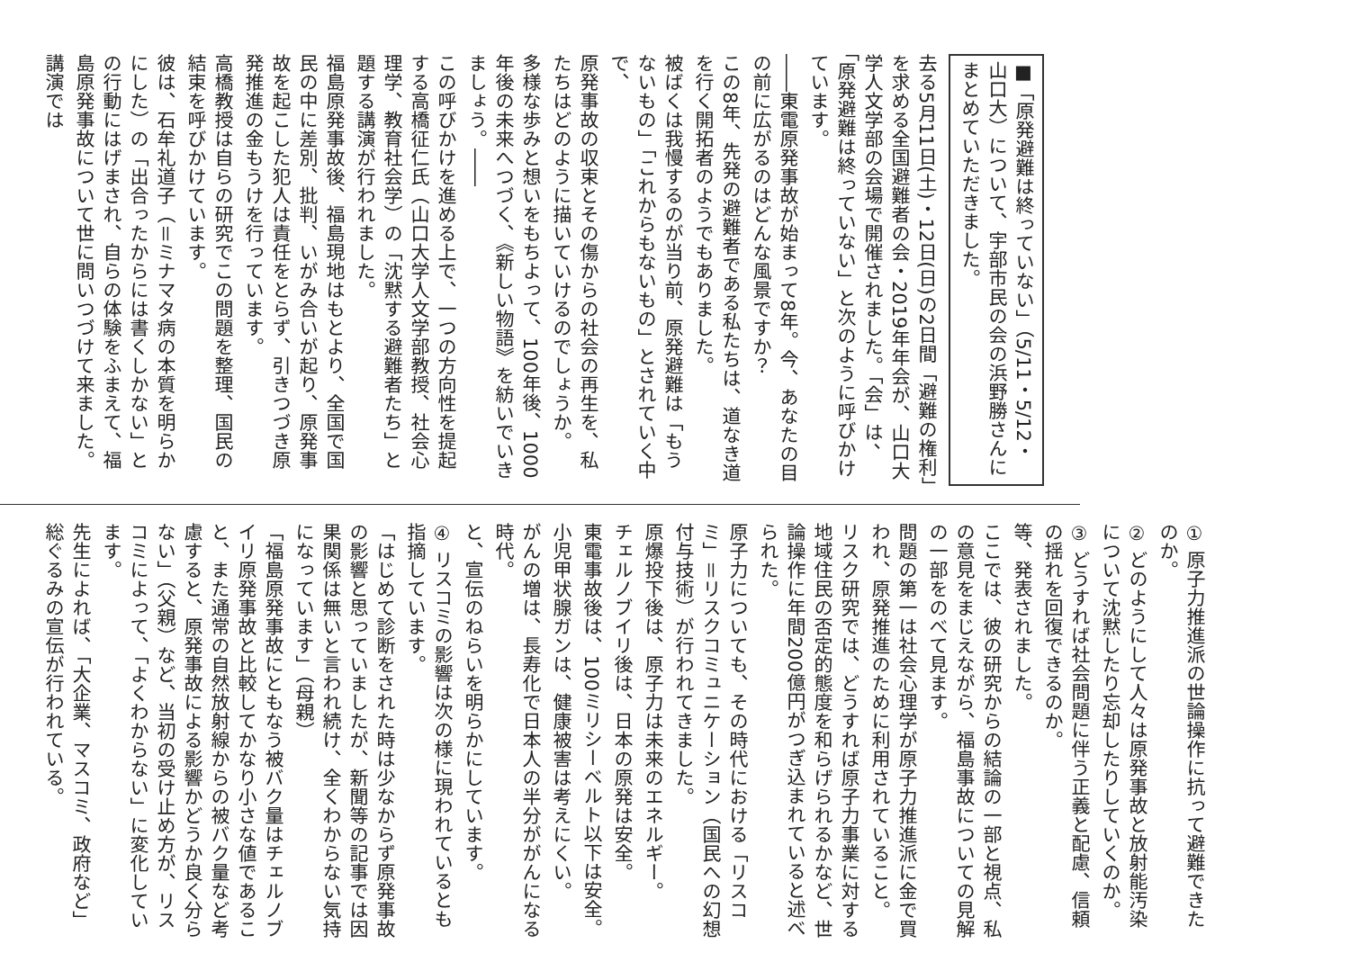■「原発避難は終っていない」（5/11・5/12・山口大）について、宇部市民の会の浜野勝さんにまとめていただきました。
去る5月11日(土)・12日(日)の2日間「避難の権利」を求める全国避難者の会・2019年年会が、山口大学人文学部の会場で開催されました。「会」は、「原発避難は終っていない」と次のように呼びかけています。
――東電原発事故が始まって8年。今、あなたの目の前に広がるのはどんな風景ですか？
この8年、先発の避難者である私たちは、道なき道を行く開拓者のようでもありました。
被ばくは我慢するのが当り前、原発避難は「もうないもの」「これからもないもの」とされていく中で、
原発事故の収束とその傷からの社会の再生を、私たちはどのように描いていけるのでしょうか。
多様な歩みと想いをもちよって、100年後、1000年後の未来へつづく、《新しい物語》を紡いでいきましょう。――
この呼びかけを進める上で、一つの方向性を提起する高橋征仁氏（山口大学人文学部教授、社会心理学、教育社会学）の「沈黙する避難者たち」と題する講演が行われました。
福島原発事故後、福島現地はもとより、全国で国民の中に差別、批判、いがみ合いが起り、原発事故を起こした犯人は責任をとらず、引きつづき原発推進の金もうけを行っています。
高橋教授は自らの研究でこの問題を整理、国民の結束を呼びかけています。
彼は、石牟礼道子（＝ミナマタ病の本質を明らかにした）の「出合ったからには書くしかない」との行動にはげまされ、自らの体験をふまえて、福島原発事故について世に問いつづけて来ました。
講演では
① 原子力推進派の世論操作に抗って避難できたのか。
② どのようにして人々は原発事故と放射能汚染について沈黙したり忘却したりしていくのか。
③ どうすれば社会問題に伴う正義と配慮、信頼の揺れを回復できるのか。
等、発表されました。
ここでは、彼の研究からの結論の一部と視点、私の意見をまじえながら、福島事故についての見解の一部をのべて見ます。
問題の第一は社会心理学が原子力推進派に金で買われ、原発推進のために利用されていること。
リスク研究では、どうすれば原子力事業に対する地域住民の否定的態度を和らげられるかなど、世論操作に年間200億円がつぎ込まれていると述べられた。
原子力についても、その時代における「リスコミ」＝リスクコミュニケーション（国民への幻想付与技術）が行われてきました。
原爆投下後は、原子力は未来のエネルギー。
チェルノブイリ後は、日本の原発は安全。
東電事故後は、100ミリシーベルト以下は安全。
小児甲状腺ガンは、健康被害は考えにくい。
がんの増は、長寿化で日本人の半分ががんになる時代。
と、宣伝のねらいを明らかにしています。
④ リスコミの影響は次の様に現われているとも指摘しています。
「はじめて診断をされた時は少なからず原発事故の影響と思っていましたが、新聞等の記事では因果関係は無いと言われ続け、全くわからない気持になっています」（母親）
「福島原発事故にともなう被バク量はチェルノブイリ原発事故と比較してかなり小さな値であること、また通常の自然放射線からの被バク量など考慮すると、原発事故による影響かどうか良く分らない」（父親）など、当初の受け止め方が、リスコミによって、「よくわからない」に変化しています。
先生によれば、「大企業、マスコミ、政府など」総ぐるみの宣伝が行われている。